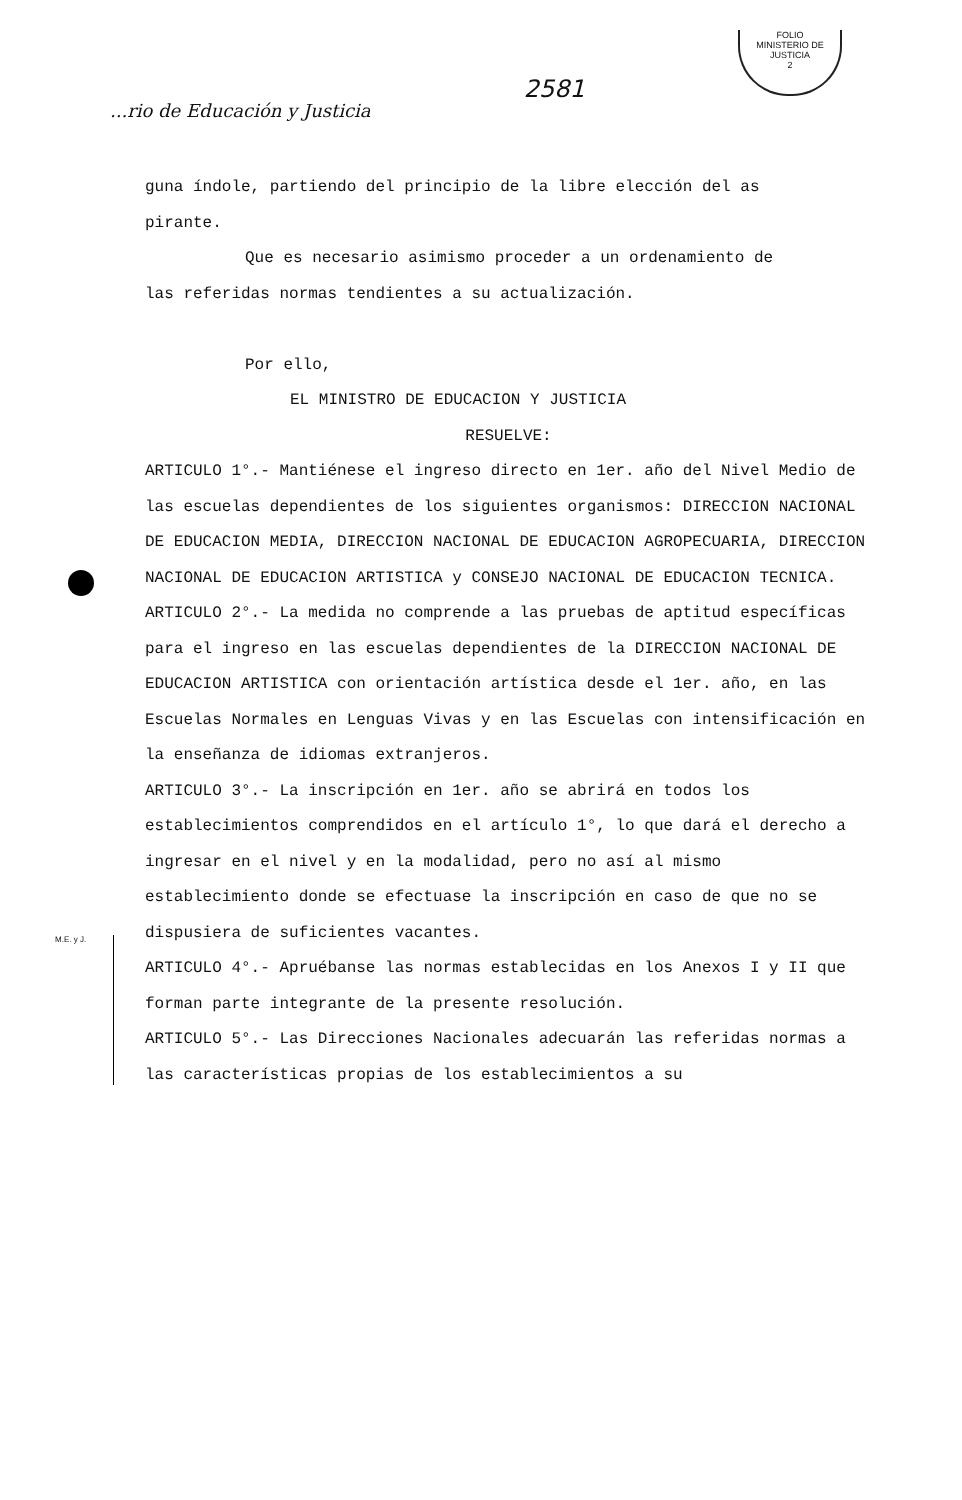...rio de Educación y Justicia
2581
FOLIO
MINISTERIO DE JUSTICIA
2
M.E. y J.
guna índole, partiendo del principio de la libre elección del as
pirante.
Que es necesario asimismo proceder a un ordenamiento de
las referidas normas tendientes a su actualización.
Por ello,
EL MINISTRO DE EDUCACION Y JUSTICIA
RESUELVE:
ARTICULO 1°.- Mantiénese el ingreso directo en 1er. año del Nivel Medio de las escuelas dependientes de los siguientes organismos: DIRECCION NACIONAL DE EDUCACION MEDIA, DIRECCION NACIONAL DE EDUCACION AGROPECUARIA, DIRECCION NACIONAL DE EDUCACION ARTISTICA y CONSEJO NACIONAL DE EDUCACION TECNICA.
ARTICULO 2°.- La medida no comprende a las pruebas de aptitud específicas para el ingreso en las escuelas dependientes de la DIRECCION NACIONAL DE EDUCACION ARTISTICA con orientación artística desde el 1er. año, en las Escuelas Normales en Lenguas Vivas y en las Escuelas con intensificación en la enseñanza de idiomas extranjeros.
ARTICULO 3°.- La inscripción en 1er. año se abrirá en todos los establecimientos comprendidos en el artículo 1°, lo que dará el derecho a ingresar en el nivel y en la modalidad, pero no así al mismo establecimiento donde se efectuase la inscripción en caso de que no se dispusiera de suficientes vacantes.
ARTICULO 4°.- Apruébanse las normas establecidas en los Anexos I y II que forman parte integrante de la presente resolución.
ARTICULO 5°.- Las Direcciones Nacionales adecuarán las referidas normas a las características propias de los establecimientos a su